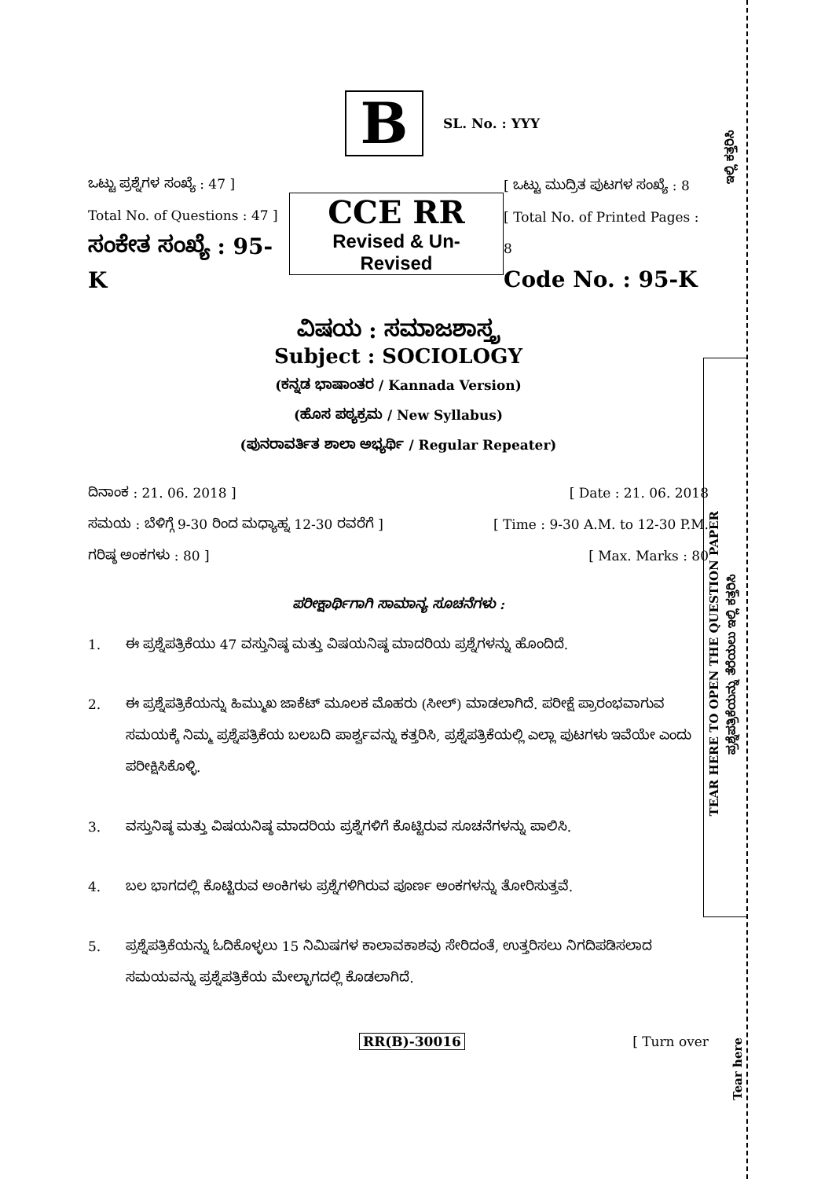B
SL. No. : YYY
ಒಟ್ಟು ಪ್ರಶ್ನೆಗಳ ಸಂಖ್ಯೆ : 47 ]
Total No. of Questions : 47 ]
ಸಂಕೇತ ಸಂಖ್ಯೆ : 95-K
CCE RR
Revised & Un-Revised
[ ಒಟ್ಟು ಮುದ್ರಿತ ಪುಟಗಳ ಸಂಖ್ಯೆ : 8
[ Total No. of Printed Pages : 8
Code No. : 95-K
ವಿಷಯ : ಸಮಾಜಶಾಸ್ತ್ರ
Subject : SOCIOLOGY
(ಕನ್ನಡ ಭಾಷಾಂತರ / Kannada Version)
(ಹೊಸ ಪಠ್ಯಕ್ರಮ / New Syllabus)
(ಪುನರಾವರ್ತಿತ ಶಾಲಾ ಅಭ್ಯರ್ಥಿ / Regular Repeater)
ದಿನಾಂಕ : 21. 06. 2018 ] [ Date : 21. 06. 2018
ಸಮಯ : ಬೆಳಿಗ್ಗೆ 9-30 ರಿಂದ ಮಧ್ಯಾಹ್ನ 12-30 ರವರೆಗೆ ]
[ Time : 9-30 A.M. to 12-30 P.M.
ಗರಿಷ್ಠ ಅಂಕಗಳು : 80 ] [ Max. Marks : 80
ಪರೀಕ್ಷಾರ್ಥಿಗಾಗಿ ಸಾಮಾನ್ಯ ಸೂಚನೆಗಳು :
1. ಈ ಪ್ರಶ್ನೆಪತ್ರಿಕೆಯು 47 ವಸ್ತುನಿಷ್ಠ ಮತ್ತು ವಿಷಯನಿಷ್ಠ ಮಾದರಿಯ ಪ್ರಶ್ನೆಗಳನ್ನು ಹೊಂದಿದೆ.
2. ಈ ಪ್ರಶ್ನೆಪತ್ರಿಕೆಯನ್ನು ಹಿಮ್ಮುಖ ಜಾಕೆಟ್ ಮೂಲಕ ಮೊಹರು (ಸೀಲ್) ಮಾಡಲಾಗಿದೆ. ಪರೀಕ್ಷೆ ಪ್ರಾರಂಭವಾಗುವ ಸಮಯಕ್ಕೆ ನಿಮ್ಮ ಪ್ರಶ್ನೆಪತ್ರಿಕೆಯ ಬಲಬದಿ ಪಾರ್ಶ್ವವನ್ನು ಕತ್ತರಿಸಿ, ಪ್ರಶ್ನೆಪತ್ರಿಕೆಯಲ್ಲಿ ಎಲ್ಲಾ ಪುಟಗಳು ಇವೆಯೇ ಎಂದು ಪರೀಕ್ಷಿಸಿಕೊಳ್ಳಿ.
3. ವಸ್ತುನಿಷ್ಠ ಮತ್ತು ವಿಷಯನಿಷ್ಠ ಮಾದರಿಯ ಪ್ರಶ್ನೆಗಳಿಗೆ ಕೊಟ್ಟಿರುವ ಸೂಚನೆಗಳನ್ನು ಪಾಲಿಸಿ.
4. ಬಲ ಭಾಗದಲ್ಲಿ ಕೊಟ್ಟಿರುವ ಅಂಕಿಗಳು ಪ್ರಶ್ನೆಗಳಿಗಿರುವ ಪೂರ್ಣ ಅಂಕಗಳನ್ನು ತೋರಿಸುತ್ತವೆ.
5. ಪ್ರಶ್ನೆಪತ್ರಿಕೆಯನ್ನು ಓದಿಕೊಳ್ಳಲು 15 ನಿಮಿಷಗಳ ಕಾಲಾವಕಾಶವು ಸೇರಿದಂತೆ, ಉತ್ತರಿಸಲು ನಿಗದಿಪಡಿಸಲಾದ ಸಮಯವನ್ನು ಪ್ರಶ್ನೆಪತ್ರಿಕೆಯ ಮೇಲ್ಭಾಗದಲ್ಲಿ ಕೊಡಲಾಗಿದೆ.
RR(B)-30016 [ Turn over
ಇಲ್ಲಿ ಕತ್ತರಿಸಿ
TEAR HERE TO OPEN THE QUESTION PAPER
ಪ್ರಶ್ನೆಪತ್ರಿಕೆಯನ್ನು ತೆರೆಯಲು ಇಲ್ಲಿ ಕತ್ತರಿಸಿ
Tear here